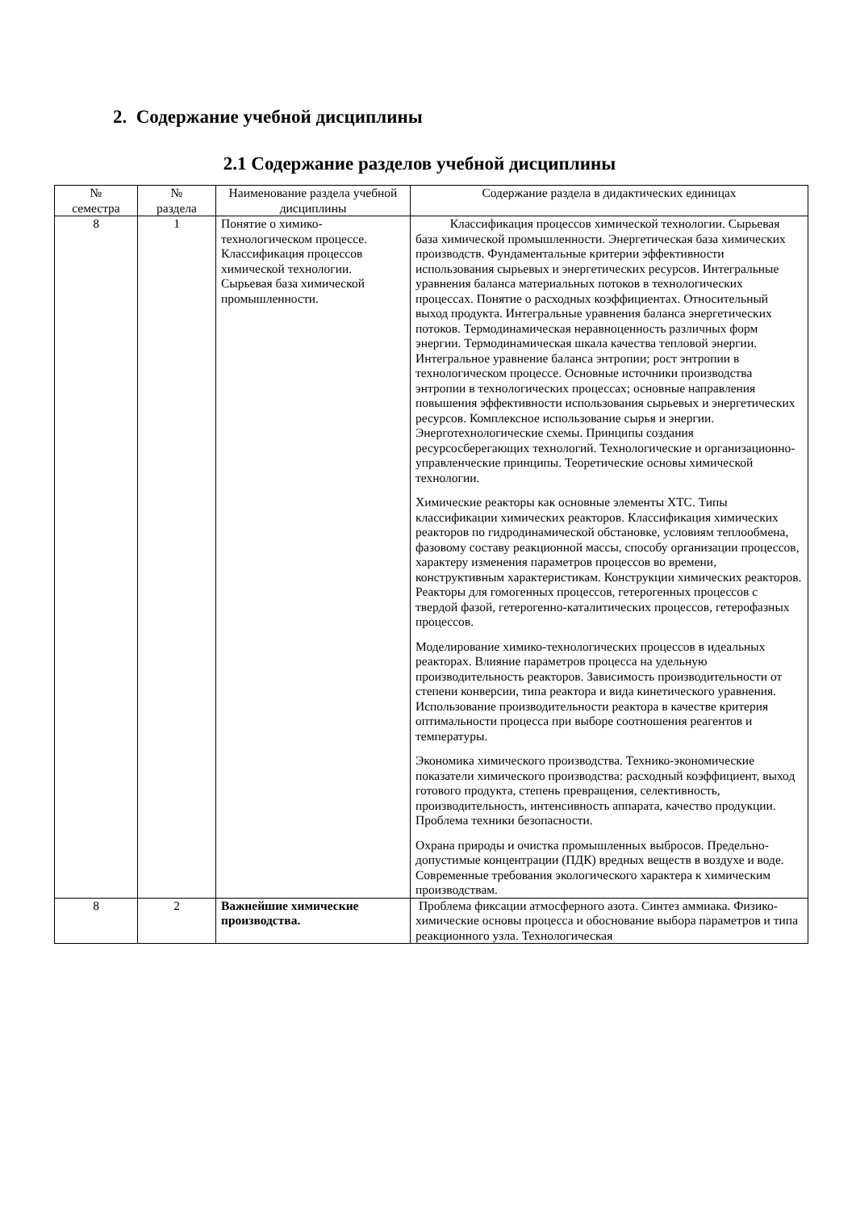2. Содержание учебной дисциплины
2.1 Содержание разделов учебной дисциплины
| № семестра | № раздела | Наименование раздела учебной дисциплины | Содержание раздела в дидактических единицах |
| --- | --- | --- | --- |
| 8 | 1 | Понятие о химико-технологическом процессе. Классификация процессов химической технологии. Сырьевая база химической промышленности. | Классификация процессов химической технологии. Сырьевая база химической промышленности. Энергетическая база химических производств. Фундаментальные критерии эффективности использования сырьевых и энергетических ресурсов. Интегральные уравнения баланса материальных потоков в технологических процессах. Понятие о расходных коэффициентах. Относительный выход продукта. Интегральные уравнения баланса энергетических потоков. Термодинамическая неравноценность различных форм энергии. Термодинамическая шкала качества тепловой энергии. Интегральное уравнение баланса энтропии; рост энтропии в технологическом процессе. Основные источники производства энтропии в технологических процессах; основные направления повышения эффективности использования сырьевых и энергетических ресурсов. Комплексное использование сырья и энергии. Энерготехнологические схемы. Принципы создания ресурсосберегающих технологий. Технологические и организационно-управленческие принципы. Теоретические основы химической технологии. Химические реакторы как основные элементы ХТС. Типы классификации химических реакторов. Классификация химических реакторов по гидродинамической обстановке, условиям теплообмена, фазовому составу реакционной массы, способу организации процессов, характеру изменения параметров процессов во времени, конструктивным характеристикам. Конструкции химических реакторов. Реакторы для гомогенных процессов, гетерогенных процессов с твердой фазой, гетерогенно-каталитических процессов, гетерофазных процессов. Моделирование химико-технологических процессов в идеальных реакторах. Влияние параметров процесса на удельную производительность реакторов. Зависимость производительности от степени конверсии, типа реактора и вида кинетического уравнения. Использование производительности реактора в качестве критерия оптимальности процесса при выборе соотношения реагентов и температуры. Экономика химического производства. Технико-экономические показатели химического производства: расходный коэффициент, выход готового продукта, степень превращения, селективность, производительность, интенсивность аппарата, качество продукции. Проблема техники безопасности. Охрана природы и очистка промышленных выбросов. Предельно-допустимые концентрации (ПДК) вредных веществ в воздухе и воде. Современные требования экологического характера к химическим производствам. |
| 8 | 2 | Важнейшие химические производства. | Проблема фиксации атмосферного азота. Синтез аммиака. Физико-химические основы процесса и обоснование выбора параметров и типа реакционного узла. Технологическая |